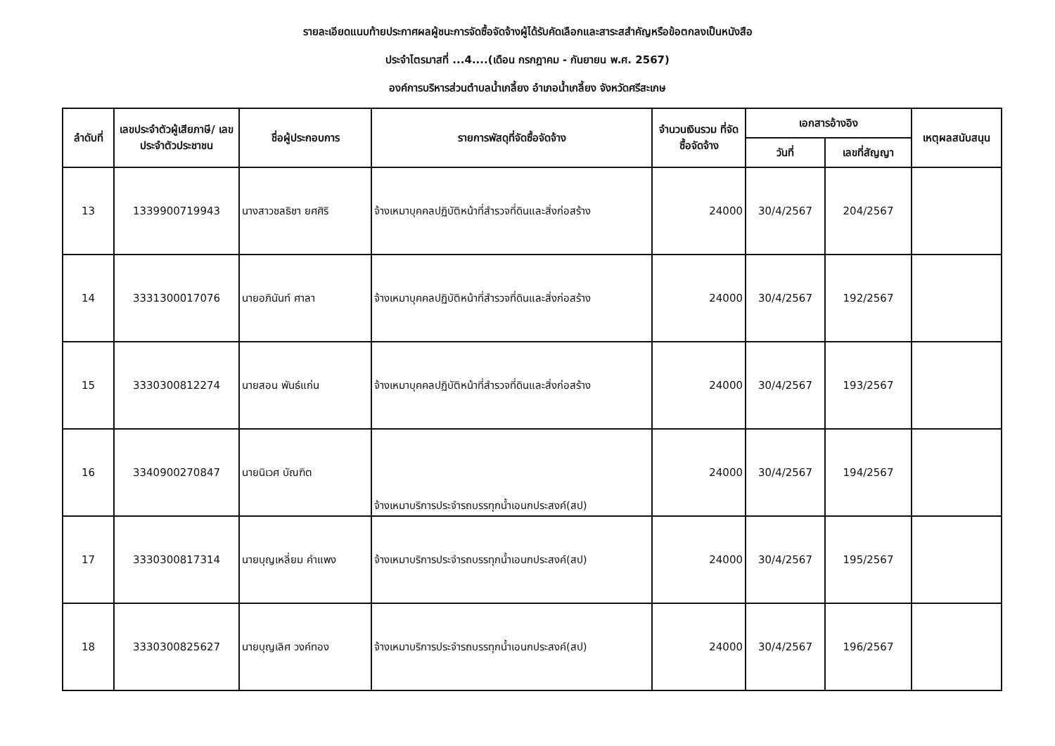รายละเอียดแนบท้ายประกาศผลผู้ชนะการจัดซื้อจัดจ้างผู้ได้รับคัดเลือกและสาระสสำคัญหรือข้อตกลงเป็นหนังสือ
ประจำไตรมาสที่ ...4....(เดือน กรกฎาคม - กันยายน พ.ศ. 2567)
องค์การบริหารส่วนตำบลน้ำเกลี้ยง อำเภอน้ำเกลี้ยง จังหวัดศรีสะเกษ
| ลำดับที่ | เลขประจำตัวผู้เสียภาษี/ เลขประจำตัวประชาชน | ชื่อผู้ประกอบการ | รายการพัสดุที่จัดซื้อจัดจ้าง | จำนวนเงินรวม ที่จัดซื้อจัดจ้าง | เอกสารอ้างอิง | | เหตุผลสนับสนุน |
| --- | --- | --- | --- | --- | --- | --- | --- |
| | | | | | วันที่ | เลขที่สัญญา | |
| 13 | 1339900719943 | นางสาวชลธิชา ยศศิริ | จ้างเหมาบุคคลปฏิบัติหน้าที่สำรวจที่ดินและสิ่งก่อสร้าง | 24000 | 30/4/2567 | 204/2567 | |
| 14 | 3331300017076 | นายอภินันท์ ศาลา | จ้างเหมาบุคคลปฏิบัติหน้าที่สำรวจที่ดินและสิ่งก่อสร้าง | 24000 | 30/4/2567 | 192/2567 | |
| 15 | 3330300812274 | นายสอน พันธ์แก่น | จ้างเหมาบุคคลปฏิบัติหน้าที่สำรวจที่ดินและสิ่งก่อสร้าง | 24000 | 30/4/2567 | 193/2567 | |
| 16 | 3340900270847 | นายนิเวศ บัณฑิต | จ้างเหมาบริการประจำรถบรรทุกน้ำเอนกประสงค์(สป) | 24000 | 30/4/2567 | 194/2567 | |
| 17 | 3330300817314 | นายบุญเหลี่ยม คำแพง | จ้างเหมาบริการประจำรถบรรทุกน้ำเอนกประสงค์(สป) | 24000 | 30/4/2567 | 195/2567 | |
| 18 | 3330300825627 | นายบุญเลิศ วงค์ทอง | จ้างเหมาบริการประจำรถบรรทุกน้ำเอนกประสงค์(สป) | 24000 | 30/4/2567 | 196/2567 | |